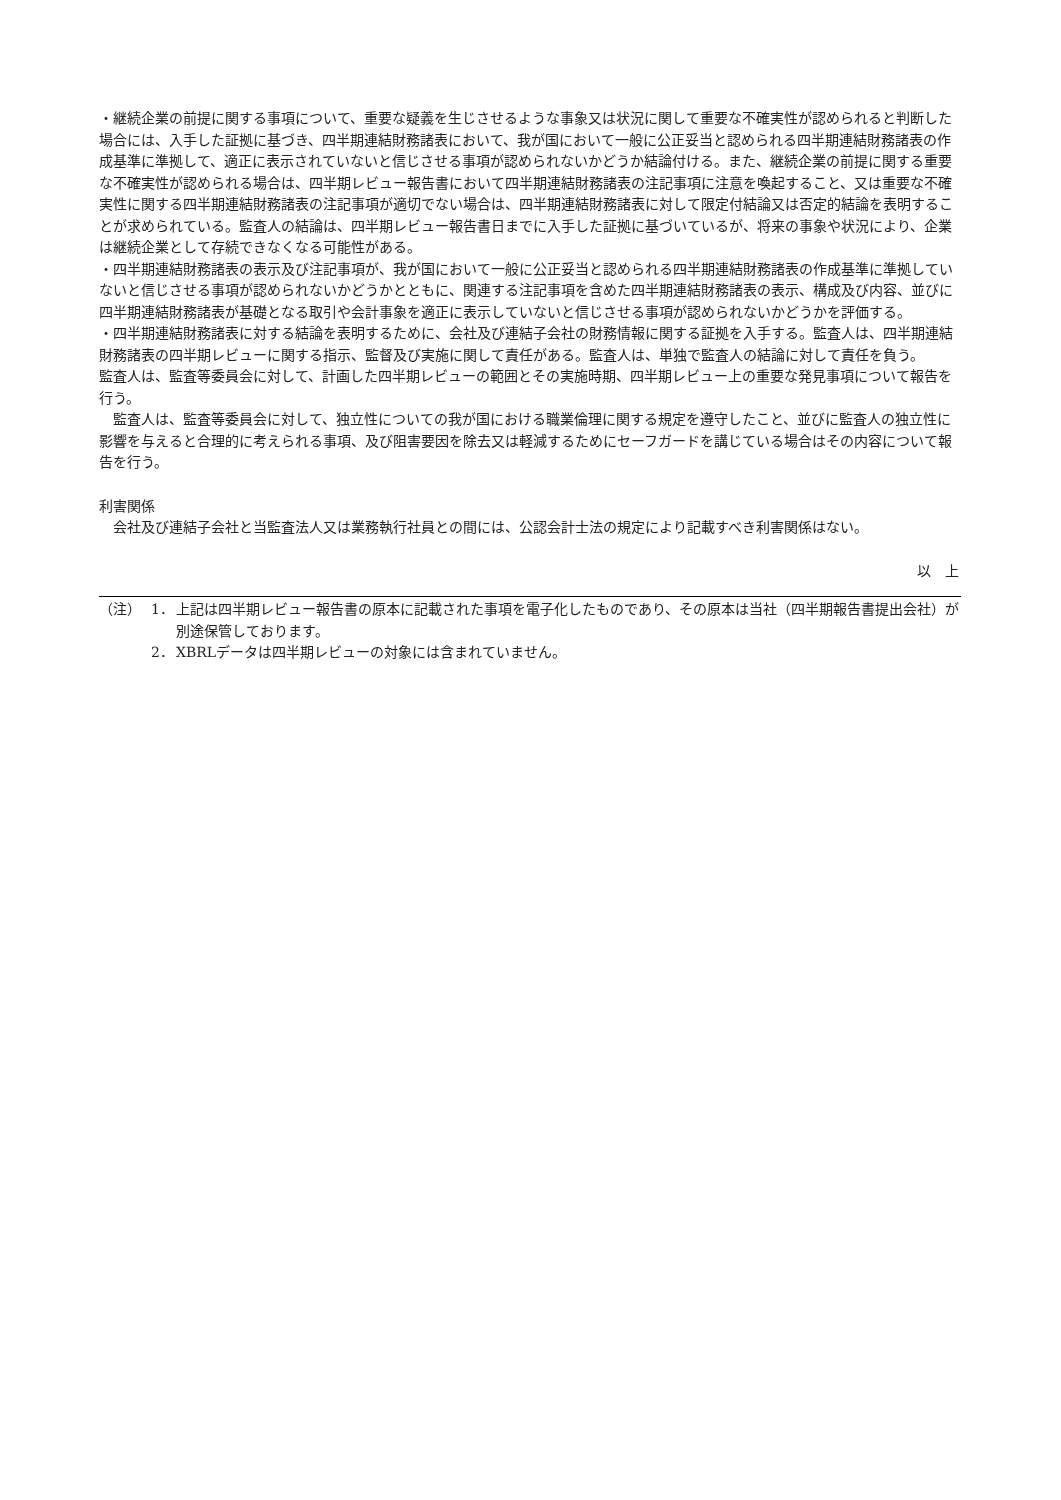・継続企業の前提に関する事項について、重要な疑義を生じさせるような事象又は状況に関して重要な不確実性が認められると判断した場合には、入手した証拠に基づき、四半期連結財務諸表において、我が国において一般に公正妥当と認められる四半期連結財務諸表の作成基準に準拠して、適正に表示されていないと信じさせる事項が認められないかどうか結論付ける。また、継続企業の前提に関する重要な不確実性が認められる場合は、四半期レビュー報告書において四半期連結財務諸表の注記事項に注意を喚起すること、又は重要な不確実性に関する四半期連結財務諸表の注記事項が適切でない場合は、四半期連結財務諸表に対して限定付結論又は否定的結論を表明することが求められている。監査人の結論は、四半期レビュー報告書日までに入手した証拠に基づいているが、将来の事象や状況により、企業は継続企業として存続できなくなる可能性がある。
・四半期連結財務諸表の表示及び注記事項が、我が国において一般に公正妥当と認められる四半期連結財務諸表の作成基準に準拠していないと信じさせる事項が認められないかどうかとともに、関連する注記事項を含めた四半期連結財務諸表の表示、構成及び内容、並びに四半期連結財務諸表が基礎となる取引や会計事象を適正に表示していないと信じさせる事項が認められないかどうかを評価する。
・四半期連結財務諸表に対する結論を表明するために、会社及び連結子会社の財務情報に関する証拠を入手する。監査人は、四半期連結財務諸表の四半期レビューに関する指示、監督及び実施に関して責任がある。監査人は、単独で監査人の結論に対して責任を負う。
監査人は、監査等委員会に対して、計画した四半期レビューの範囲とその実施時期、四半期レビュー上の重要な発見事項について報告を行う。
監査人は、監査等委員会に対して、独立性についての我が国における職業倫理に関する規定を遵守したこと、並びに監査人の独立性に影響を与えると合理的に考えられる事項、及び阻害要因を除去又は軽減するためにセーフガードを講じている場合はその内容について報告を行う。
利害関係
会社及び連結子会社と当監査法人又は業務執行社員との間には、公認会計士法の規定により記載すべき利害関係はない。
以　上
（注） 1． 上記は四半期レビュー報告書の原本に記載された事項を電子化したものであり、その原本は当社（四半期報告書提出会社）が別途保管しております。
2． XBRLデータは四半期レビューの対象には含まれていません。